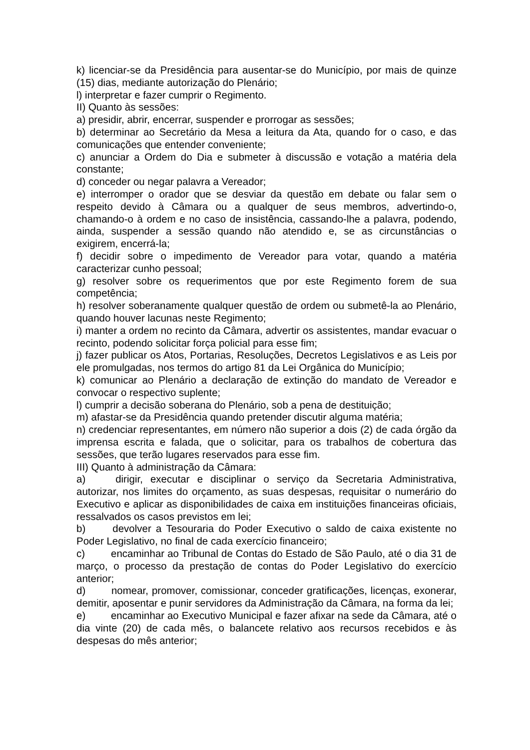k) licenciar-se da Presidência para ausentar-se do Município, por mais de quinze (15) dias, mediante autorização do Plenário;
l) interpretar e fazer cumprir o Regimento.
II) Quanto às sessões:
a) presidir, abrir, encerrar, suspender e prorrogar as sessões;
b) determinar ao Secretário da Mesa a leitura da Ata, quando for o caso, e das comunicações que entender conveniente;
c) anunciar a Ordem do Dia e submeter à discussão e votação a matéria dela constante;
d) conceder ou negar palavra a Vereador;
e) interromper o orador que se desviar da questão em debate ou falar sem o respeito devido à Câmara ou a qualquer de seus membros, advertindo-o, chamando-o à ordem e no caso de insistência, cassando-lhe a palavra, podendo, ainda, suspender a sessão quando não atendido e, se as circunstâncias o exigirem, encerrá-la;
f) decidir sobre o impedimento de Vereador para votar, quando a matéria caracterizar cunho pessoal;
g) resolver sobre os requerimentos que por este Regimento forem de sua competência;
h) resolver soberanamente qualquer questão de ordem ou submetê-la ao Plenário, quando houver lacunas neste Regimento;
i) manter a ordem no recinto da Câmara, advertir os assistentes, mandar evacuar o recinto, podendo solicitar força policial para esse fim;
j) fazer publicar os Atos, Portarias, Resoluções, Decretos Legislativos e as Leis por ele promulgadas, nos termos do artigo 81 da Lei Orgânica do Município;
k) comunicar ao Plenário a declaração de extinção do mandato de Vereador e convocar o respectivo suplente;
l) cumprir a decisão soberana do Plenário, sob a pena de destituição;
m) afastar-se da Presidência quando pretender discutir alguma matéria;
n) credenciar representantes, em número não superior a dois (2) de cada órgão da imprensa escrita e falada, que o solicitar, para os trabalhos de cobertura das sessões, que terão lugares reservados para esse fim.
III) Quanto à administração da Câmara:
a) dirigir, executar e disciplinar o serviço da Secretaria Administrativa, autorizar, nos limites do orçamento, as suas despesas, requisitar o numerário do Executivo e aplicar as disponibilidades de caixa em instituições financeiras oficiais, ressalvados os casos previstos em lei;
b) devolver a Tesouraria do Poder Executivo o saldo de caixa existente no Poder Legislativo, no final de cada exercício financeiro;
c) encaminhar ao Tribunal de Contas do Estado de São Paulo, até o dia 31 de março, o processo da prestação de contas do Poder Legislativo do exercício anterior;
d) nomear, promover, comissionar, conceder gratificações, licenças, exonerar, demitir, aposentar e punir servidores da Administração da Câmara, na forma da lei;
e) encaminhar ao Executivo Municipal e fazer afixar na sede da Câmara, até o dia vinte (20) de cada mês, o balancete relativo aos recursos recebidos e às despesas do mês anterior;